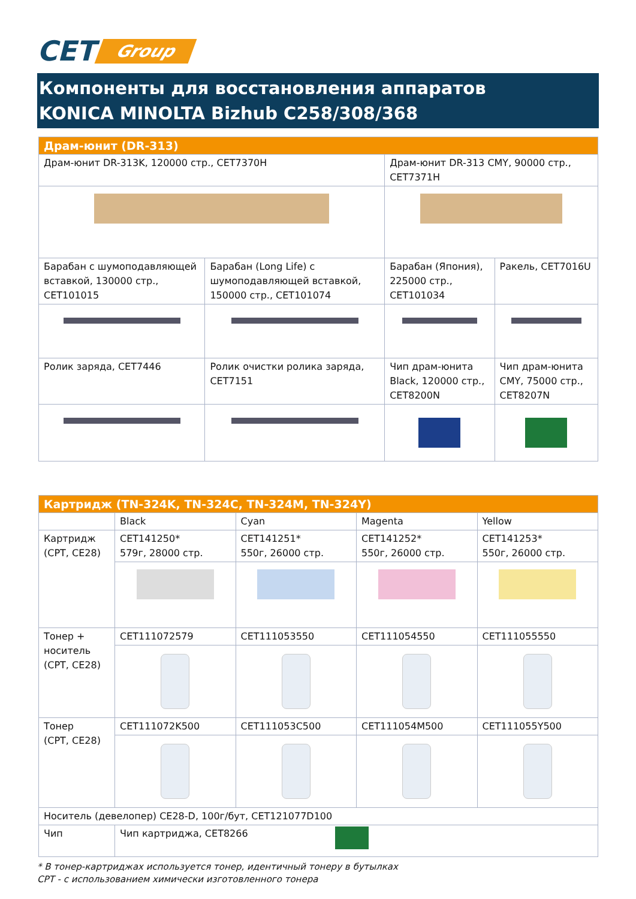CET Group
Компоненты для восстановления аппаратов
KONICA MINOLTA Bizhub C258/308/368
| Драм-юнит (DR-313) | | | |
| --- | --- | --- | --- |
| Драм-юнит DR-313K, 120000 стр., CET7370H | | Драм-юнит DR-313 CMY, 90000 стр., CET7371H | |
| Барабан с шумоподавляющей вставкой, 130000 стр., CET101015 | Барабан (Long Life) с шумоподавляющей вставкой, 150000 стр., CET101074 | Барабан (Япония), 225000 стр., CET101034 | Ракель, CET7016U |
| Ролик заряда, CET7446 | Ролик очистки ролика заряда, CET7151 | Чип драм-юнита Black, 120000 стр., CET8200N | Чип драм-юнита CMY, 75000 стр., CET8207N |
| Картридж (TN-324K, TN-324C, TN-324M, TN-324Y) | | | | |
| --- | --- | --- | --- | --- |
| | Black | Cyan | Magenta | Yellow |
| Картридж (CPT, CE28) | CET141250* 579г, 28000 стр. | CET141251* 550г, 26000 стр. | CET141252* 550г, 26000 стр. | CET141253* 550г, 26000 стр. |
| Тонер + носитель (CPT, CE28) | CET111072579 | CET111053550 | CET111054550 | CET111055550 |
| Тонер (CPT, CE28) | CET111072K500 | CET111053C500 | CET111054M500 | CET111055Y500 |
| Носитель (девелопер) CE28-D, 100г/бут, CET121077D100 | | | | |
| Чип | Чип картриджа, CET8266 | | | |
* В тонер-картриджах используется тонер, идентичный тонеру в бутылках
CPT - с использованием химически изготовленного тонера